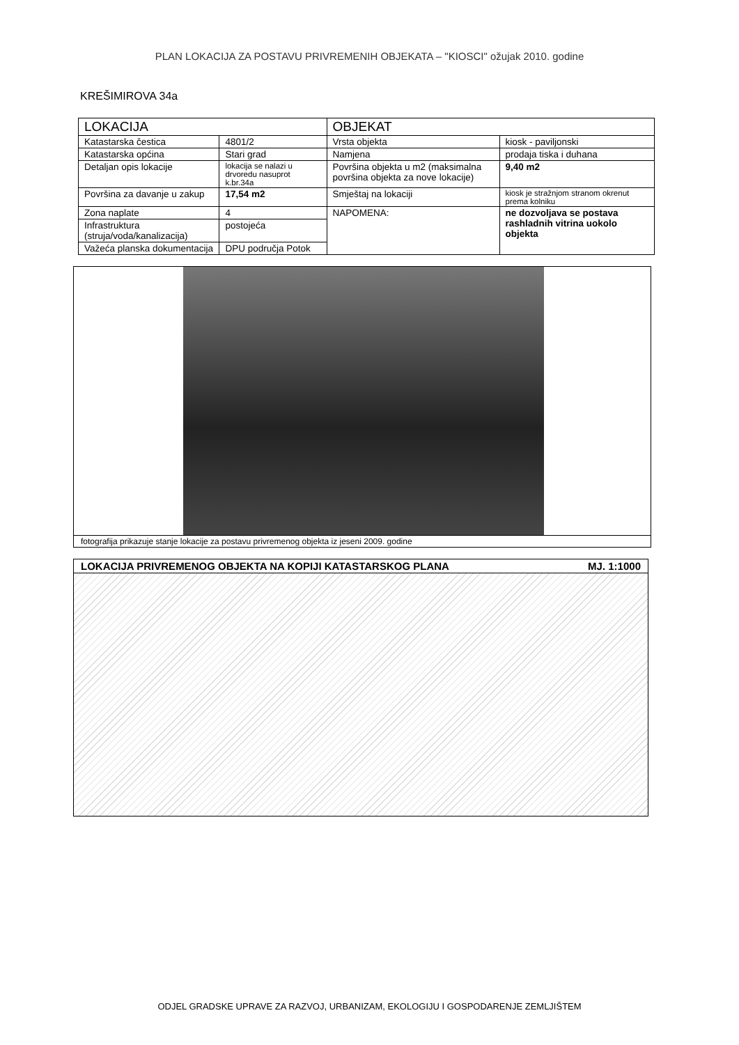PLAN LOKACIJA ZA POSTAVU PRIVREMENIH OBJEKATA – "KIOSCI" ožujak 2010. godine
KREŠIMIROVA 34a
| LOKACIJA | | OBJEKAT | |
| --- | --- | --- | --- |
| Katastarska čestica | 4801/2 | Vrsta objekta | kiosk - paviljonski |
| Katastarska općina | Stari grad | Namjena | prodaja tiska i duhana |
| Detaljan opis lokacije | lokacija se nalazi u drvoredu nasuprot k.br.34a | Površina objekta u m2 (maksimalna površina objekta za nove lokacije) | 9,40 m2 |
| Površina za davanje u zakup | 17,54 m2 | Smještaj na lokaciji | kiosk je stražnjom stranom okrenut prema kolniku |
| Zona naplate | 4 | NAPOMENA: | ne dozvoljava se postava rashladnih vitrina uokolo objekta |
| Infrastruktura (struja/voda/kanalizacija) | postojeća | | |
| Važeća planska dokumentacija | DPU područja Potok | | |
fotografija prikazuje stanje lokacije za postavu privremenog objekta iz jeseni 2009. godine
LOKACIJA PRIVREMENOG OBJEKTA NA KOPIJI KATASTARSKOG PLANA MJ. 1:1000
ODJEL GRADSKE UPRAVE ZA RAZVOJ, URBANIZAM, EKOLOGIJU I GOSPODARENJE ZEMLJIŠTEM